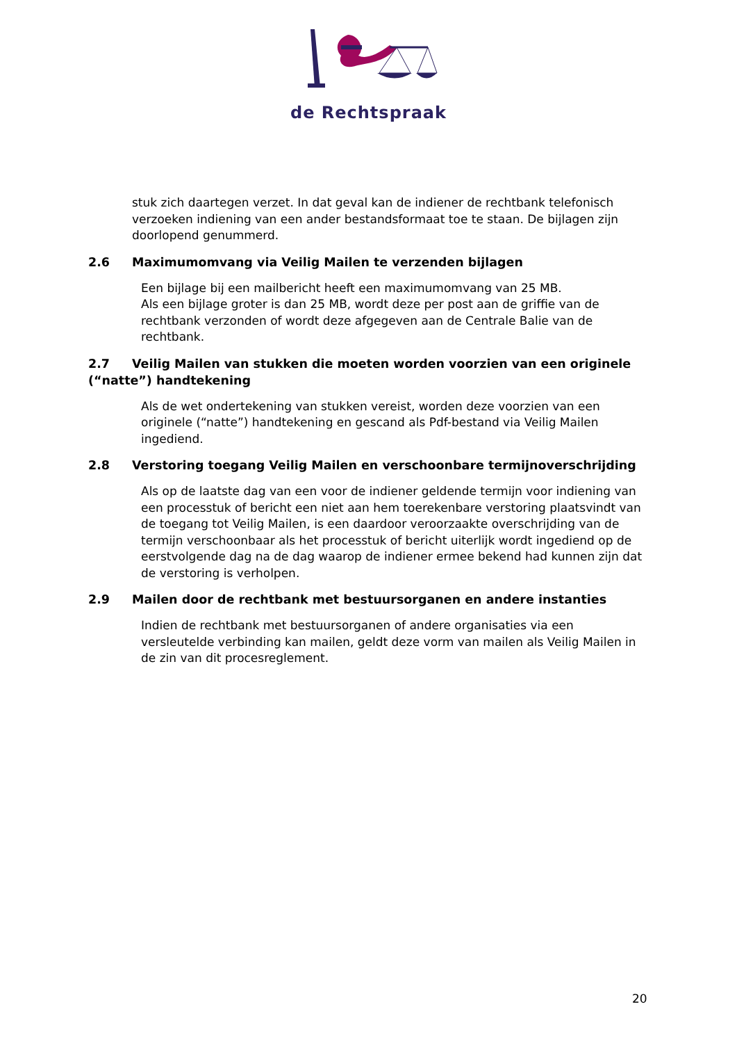de Rechtspraak
stuk zich daartegen verzet. In dat geval kan de indiener de rechtbank telefonisch verzoeken indiening van een ander bestandsformaat toe te staan. De bijlagen zijn doorlopend genummerd.
2.6 Maximumomvang via Veilig Mailen te verzenden bijlagen
Een bijlage bij een mailbericht heeft een maximumomvang van 25 MB.
Als een bijlage groter is dan 25 MB, wordt deze per post aan de griffie van de rechtbank verzonden of wordt deze afgegeven aan de Centrale Balie van de rechtbank.
2.7 Veilig Mailen van stukken die moeten worden voorzien van een originele (“natte”) handtekening
Als de wet ondertekening van stukken vereist, worden deze voorzien van een originele (“natte”) handtekening en gescand als Pdf-bestand via Veilig Mailen ingediend.
2.8 Verstoring toegang Veilig Mailen en verschoonbare termijnoverschrijding
Als op de laatste dag van een voor de indiener geldende termijn voor indiening van een processtuk of bericht een niet aan hem toerekenbare verstoring plaatsvindt van de toegang tot Veilig Mailen, is een daardoor veroorzaakte overschrijding van de termijn verschoonbaar als het processtuk of bericht uiterlijk wordt ingediend op de eerstvolgende dag na de dag waarop de indiener ermee bekend had kunnen zijn dat de verstoring is verholpen.
2.9 Mailen door de rechtbank met bestuursorganen en andere instanties
Indien de rechtbank met bestuursorganen of andere organisaties via een versleutelde verbinding kan mailen, geldt deze vorm van mailen als Veilig Mailen in de zin van dit procesreglement.
20